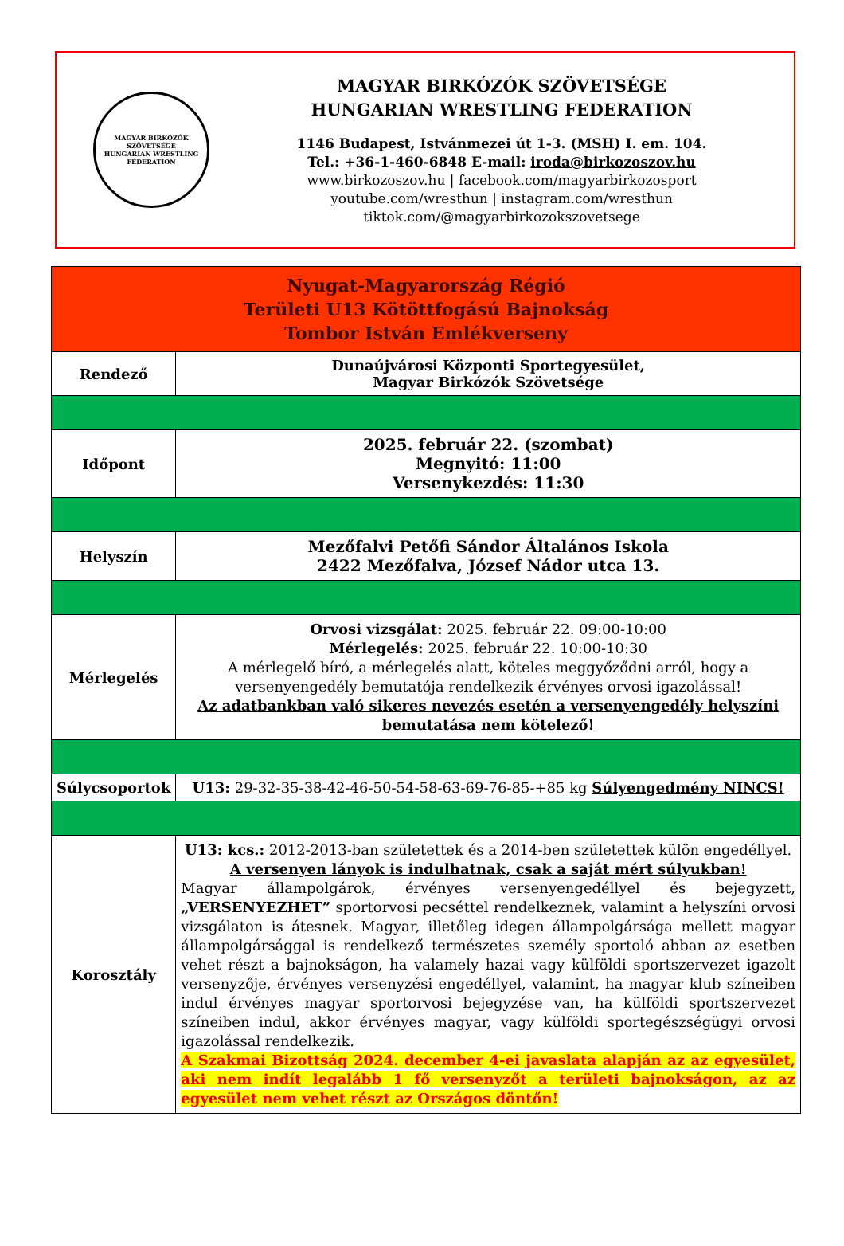MAGYAR BIRKÓZÓK SZÖVETSÉGE
HUNGARIAN WRESTLING FEDERATION
MAGYAR BIRKÓZÓK SZÖVETSÉGE
HUNGARIAN WRESTLING FEDERATION
1146 Budapest, Istvánmezei út 1-3. (MSH) I. em. 104.
Tel.: +36-1-460-6848 E-mail: iroda@birkozoszov.hu
www.birkozoszov.hu | facebook.com/magyarbirkozosport
youtube.com/wresthun | instagram.com/wresthun
tiktok.com/@magyarbirkozokszovetsege
| Nyugat-Magyarország Régió Területi U13 Kötöttfogású Bajnokság Tombor István Emlékverseny | |
| --- | --- |
| Rendező | Dunaújvárosi Központi Sportegyesület, Magyar Birkózók Szövetsége |
| Időpont | 2025. február 22. (szombat) Megnyitó: 11:00 Versenykezdés: 11:30 |
| Helyszín | Mezőfalvi Petőfi Sándor Általános Iskola 2422 Mezőfalva, József Nádor utca 13. |
| Mérlegelés | Orvosi vizsgálat: 2025. február 22. 09:00-10:00 Mérlegelés: 2025. február 22. 10:00-10:30 A mérlegelő bíró, a mérlegelés alatt, köteles meggyőződni arról, hogy a versenyengedély bemutatója rendelkezik érvényes orvosi igazolással! Az adatbankban való sikeres nevezés esetén a versenyengedély helyszíni bemutatása nem kötelező! |
| Súlycsoportok | U13: 29-32-35-38-42-46-50-54-58-63-69-76-85-+85 kg Súlyengedmény NINCS! |
| Korosztály | U13: kcs.: 2012-2013-ban születettek és a 2014-ben születettek külön engedéllyel. A versenyen lányok is indulhatnak, csak a saját mért súlyukban! Magyar állampolgárok, érvényes versenyengedéllyel és bejegyzett, „VERSENYEZHET” sportorvosi pecséttel rendelkeznek, valamint a helyszíni orvosi vizsgálaton is átesnek. Magyar, illetőleg idegen állampolgársága mellett magyar állampolgársággal is rendelkező természetes személy sportoló abban az esetben vehet részt a bajnokságon, ha valamely hazai vagy külföldi sportszervezet igazolt versenyzője, érvényes versenyzési engedéllyel, valamint, ha magyar klub színeiben indul érvényes magyar sportorvosi bejegyzése van, ha külföldi sportszervezet színeiben indul, akkor érvényes magyar, vagy külföldi sportegészségügyi orvosi igazolással rendelkezik. A Szakmai Bizottság 2024. december 4-ei javaslata alapján az az egyesület, aki nem indít legalább 1 fő versenyzőt a területi bajnokságon, az az egyesület nem vehet részt az Országos döntőn! |